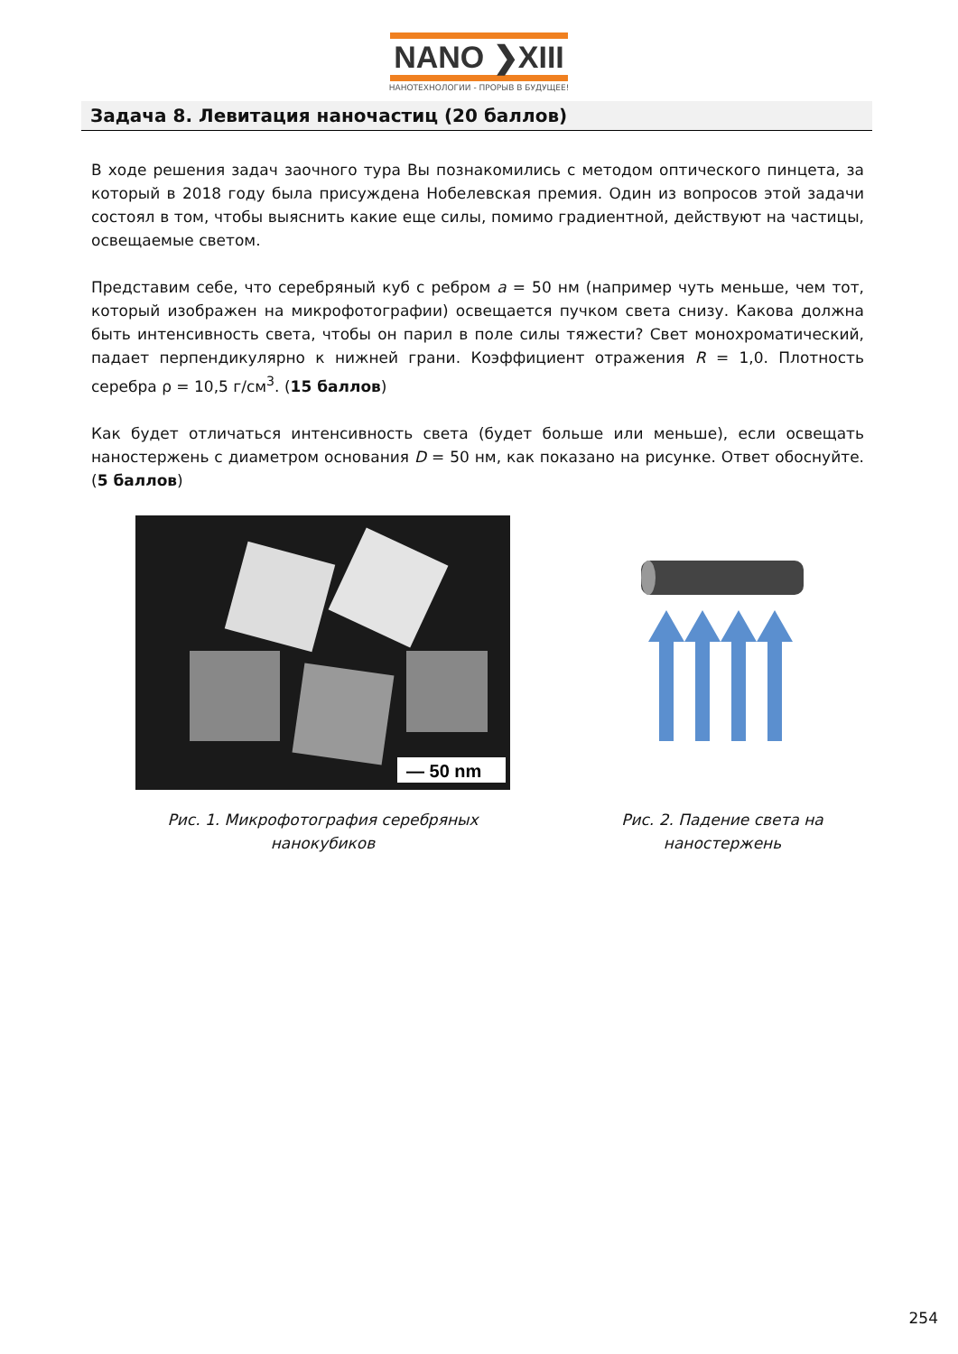NANO ❯XIII
НАНОТЕХНОЛОГИИ - ПРОРЫВ В БУДУЩЕЕ!
Задача 8. Левитация наночастиц (20 баллов)
В ходе решения задач заочного тура Вы познакомились с методом оптического пинцета, за который в 2018 году была присуждена Нобелевская премия. Один из вопросов этой задачи состоял в том, чтобы выяснить какие еще силы, помимо градиентной, действуют на частицы, освещаемые светом.
Представим себе, что серебряный куб с ребром a = 50 нм (например чуть меньше, чем тот, который изображен на микрофотографии) освещается пучком света снизу. Какова должна быть интенсивность света, чтобы он парил в поле силы тяжести? Свет монохроматический, падает перпендикулярно к нижней грани. Коэффициент отражения R = 1,0. Плотность серебра ρ = 10,5 г/см<sup>3</sup>. (15 баллов)
Как будет отличаться интенсивность света (будет больше или меньше), если освещать наностержень с диаметром основания D = 50 нм, как показано на рисунке. Ответ обоснуйте. (5 баллов)
— 50 nm
Рис. 1. Микрофотография серебряных нанокубиков
Рис. 2. Падение света на наностержень
254